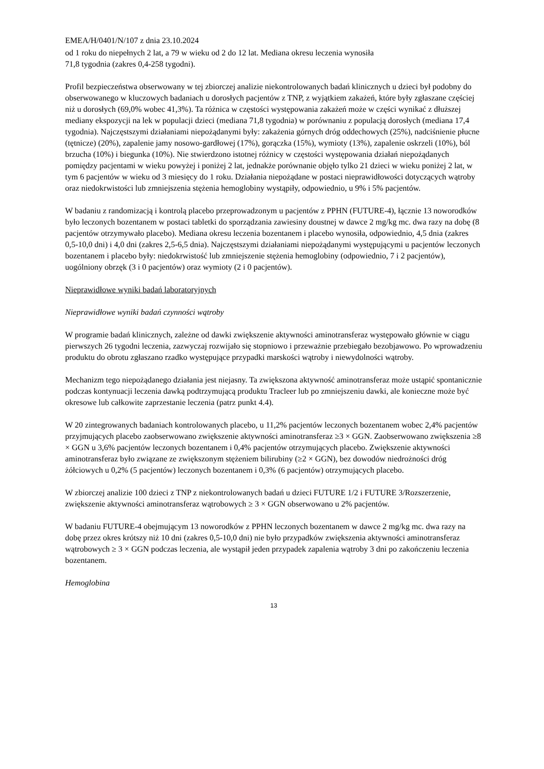EMEA/H/0401/N/107 z dnia 23.10.2024
od 1 roku do niepełnych 2 lat, a 79 w wieku od 2 do 12 lat. Mediana okresu leczenia wynosiła
71,8 tygodnia (zakres 0,4-258 tygodni).
Profil bezpieczeństwa obserwowany w tej zbiorczej analizie niekontrolowanych badań klinicznych u dzieci był podobny do obserwowanego w kluczowych badaniach u dorosłych pacjentów z TNP, z wyjątkiem zakażeń, które były zgłaszane częściej niż u dorosłych (69,0% wobec 41,3%). Ta różnica w częstości występowania zakażeń może w części wynikać z dłuższej mediany ekspozycji na lek w populacji dzieci (mediana 71,8 tygodnia) w porównaniu z populacją dorosłych (mediana 17,4 tygodnia). Najczęstszymi działaniami niepożądanymi były: zakażenia górnych dróg oddechowych (25%), nadciśnienie płucne (tętnicze) (20%), zapalenie jamy nosowo-gardłowej (17%), gorączka (15%), wymioty (13%), zapalenie oskrzeli (10%), ból brzucha (10%) i biegunka (10%). Nie stwierdzono istotnej różnicy w częstości występowania działań niepożądanych pomiędzy pacjentami w wieku powyżej i poniżej 2 lat, jednakże porównanie objęło tylko 21 dzieci w wieku poniżej 2 lat, w tym 6 pacjentów w wieku od 3 miesięcy do 1 roku. Działania niepożądane w postaci nieprawidłowości dotyczących wątroby oraz niedokrwistości lub zmniejszenia stężenia hemoglobiny wystąpiły, odpowiednio, u 9% i 5% pacjentów.
W badaniu z randomizacją i kontrolą placebo przeprowadzonym u pacjentów z PPHN (FUTURE-4), łącznie 13 noworodków było leczonych bozentanem w postaci tabletki do sporządzania zawiesiny doustnej w dawce 2 mg/kg mc. dwa razy na dobę (8 pacjentów otrzymywało placebo). Mediana okresu leczenia bozentanem i placebo wynosiła, odpowiednio, 4,5 dnia (zakres 0,5-10,0 dni) i 4,0 dni (zakres 2,5-6,5 dnia). Najczęstszymi działaniami niepożądanymi występującymi u pacjentów leczonych bozentanem i placebo były: niedokrwistość lub zmniejszenie stężenia hemoglobiny (odpowiednio, 7 i 2 pacjentów), uogólniony obrzęk (3 i 0 pacjentów) oraz wymioty (2 i 0 pacjentów).
Nieprawidłowe wyniki badań laboratoryjnych
Nieprawidłowe wyniki badań czynności wątroby
W programie badań klinicznych, zależne od dawki zwiększenie aktywności aminotransferaz występowało głównie w ciągu pierwszych 26 tygodni leczenia, zazwyczaj rozwijało się stopniowo i przeważnie przebiegało bezobjawowo. Po wprowadzeniu produktu do obrotu zgłaszano rzadko występujące przypadki marskości wątroby i niewydolności wątroby.
Mechanizm tego niepożądanego działania jest niejasny. Ta zwiększona aktywność aminotransferaz może ustąpić spontanicznie podczas kontynuacji leczenia dawką podtrzymującą produktu Tracleer lub po zmniejszeniu dawki, ale konieczne może być okresowe lub całkowite zaprzestanie leczenia (patrz punkt 4.4).
W 20 zintegrowanych badaniach kontrolowanych placebo, u 11,2% pacjentów leczonych bozentanem wobec 2,4% pacjentów przyjmujących placebo zaobserwowano zwiększenie aktywności aminotransferaz ≥3 × GGN. Zaobserwowano zwiększenia ≥8 × GGN u 3,6% pacjentów leczonych bozentanem i 0,4% pacjentów otrzymujących placebo. Zwiększenie aktywności aminotransferaz było związane ze zwiększonym stężeniem bilirubiny (≥2 × GGN), bez dowodów niedrożności dróg żółciowych u 0,2% (5 pacjentów) leczonych bozentanem i 0,3% (6 pacjentów) otrzymujących placebo.
W zbiorczej analizie 100 dzieci z TNP z niekontrolowanych badań u dzieci FUTURE 1/2 i FUTURE 3/Rozszerzenie, zwiększenie aktywności aminotransferaz wątrobowych ≥ 3 × GGN obserwowano u 2% pacjentów.
W badaniu FUTURE-4 obejmującym 13 noworodków z PPHN leczonych bozentanem w dawce 2 mg/kg mc. dwa razy na dobę przez okres krótszy niż 10 dni (zakres 0,5-10,0 dni) nie było przypadków zwiększenia aktywności aminotransferaz wątrobowych ≥ 3 × GGN podczas leczenia, ale wystąpił jeden przypadek zapalenia wątroby 3 dni po zakończeniu leczenia bozentanem.
Hemoglobina
13